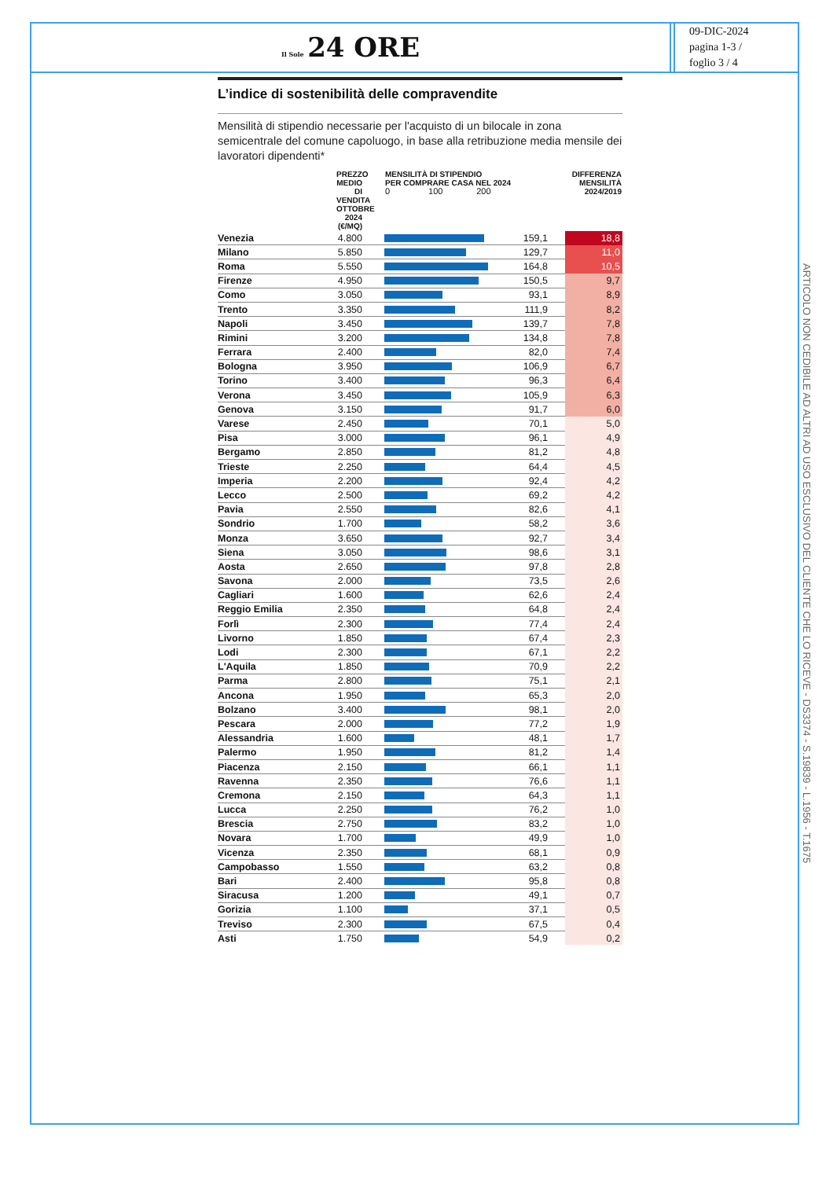Il Sole 24 ORE
09-DIC-2024
pagina 1-3 /
foglio 3 / 4
L’indice di sostenibilità delle compravendite
Mensilità di stipendio necessarie per l'acquisto di un bilocale in zona semicentrale del comune capoluogo, in base alla retribuzione media mensile dei lavoratori dipendenti*
| | PREZZO MEDIO DI VENDITA OTTOBRE 2024 (€/MQ) | | MENSILITÀ DI STIPENDIO PER COMPRARE CASA NEL 2024 0 100 200 | | | DIFFERENZA MENSILITÀ 2024/2019 |
| --- | --- | --- | --- | --- | --- | --- |
| Venezia | 4.800 | | | 159,1 | | 18,8 |
| Milano | 5.850 | | | 129,7 | | 11,0 |
| Roma | 5.550 | | | 164,8 | | 10,5 |
| Firenze | 4.950 | | | 150,5 | | 9,7 |
| Como | 3.050 | | | 93,1 | | 8,9 |
| Trento | 3.350 | | | 111,9 | | 8,2 |
| Napoli | 3.450 | | | 139,7 | | 7,8 |
| Rimini | 3.200 | | | 134,8 | | 7,8 |
| Ferrara | 2.400 | | | 82,0 | | 7,4 |
| Bologna | 3.950 | | | 106,9 | | 6,7 |
| Torino | 3.400 | | | 96,3 | | 6,4 |
| Verona | 3.450 | | | 105,9 | | 6,3 |
| Genova | 3.150 | | | 91,7 | | 6,0 |
| Varese | 2.450 | | | 70,1 | | 5,0 |
| Pisa | 3.000 | | | 96,1 | | 4,9 |
| Bergamo | 2.850 | | | 81,2 | | 4,8 |
| Trieste | 2.250 | | | 64,4 | | 4,5 |
| Imperia | 2.200 | | | 92,4 | | 4,2 |
| Lecco | 2.500 | | | 69,2 | | 4,2 |
| Pavia | 2.550 | | | 82,6 | | 4,1 |
| Sondrio | 1.700 | | | 58,2 | | 3,6 |
| Monza | 3.650 | | | 92,7 | | 3,4 |
| Siena | 3.050 | | | 98,6 | | 3,1 |
| Aosta | 2.650 | | | 97,8 | | 2,8 |
| Savona | 2.000 | | | 73,5 | | 2,6 |
| Cagliari | 1.600 | | | 62,6 | | 2,4 |
| Reggio Emilia | 2.350 | | | 64,8 | | 2,4 |
| Forlì | 2.300 | | | 77,4 | | 2,4 |
| Livorno | 1.850 | | | 67,4 | | 2,3 |
| Lodi | 2.300 | | | 67,1 | | 2,2 |
| L'Aquila | 1.850 | | | 70,9 | | 2,2 |
| Parma | 2.800 | | | 75,1 | | 2,1 |
| Ancona | 1.950 | | | 65,3 | | 2,0 |
| Bolzano | 3.400 | | | 98,1 | | 2,0 |
| Pescara | 2.000 | | | 77,2 | | 1,9 |
| Alessandria | 1.600 | | | 48,1 | | 1,7 |
| Palermo | 1.950 | | | 81,2 | | 1,4 |
| Piacenza | 2.150 | | | 66,1 | | 1,1 |
| Ravenna | 2.350 | | | 76,6 | | 1,1 |
| Cremona | 2.150 | | | 64,3 | | 1,1 |
| Lucca | 2.250 | | | 76,2 | | 1,0 |
| Brescia | 2.750 | | | 83,2 | | 1,0 |
| Novara | 1.700 | | | 49,9 | | 1,0 |
| Vicenza | 2.350 | | | 68,1 | | 0,9 |
| Campobasso | 1.550 | | | 63,2 | | 0,8 |
| Bari | 2.400 | | | 95,8 | | 0,8 |
| Siracusa | 1.200 | | | 49,1 | | 0,7 |
| Gorizia | 1.100 | | | 37,1 | | 0,5 |
| Treviso | 2.300 | | | 67,5 | | 0,4 |
| Asti | 1.750 | | | 54,9 | | 0,2 |
ARTICOLO NON CEDIBILE AD ALTRI AD USO ESCLUSIVO DEL CLIENTE CHE LO RICEVE - DS3374 - S.19839 - L.1956 - T.1675